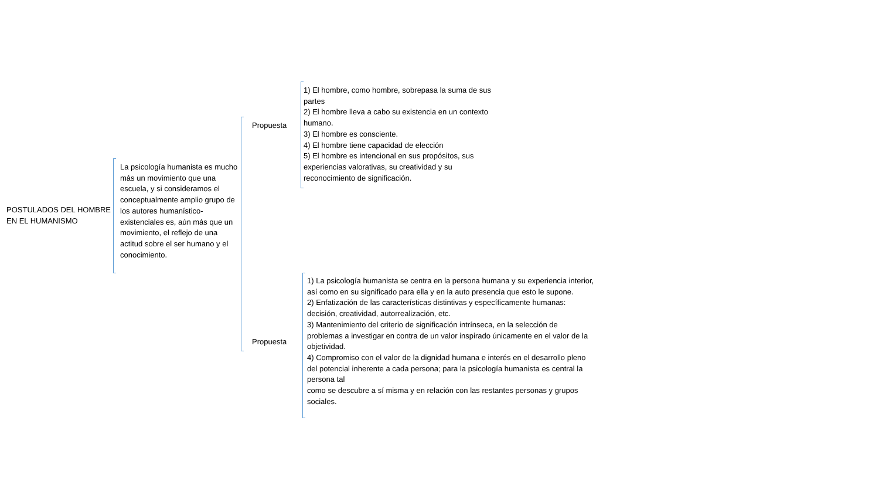POSTULADOS DEL HOMBRE EN EL HUMANISMO
La psicología humanista es mucho más un movimiento que una escuela, y si consideramos el conceptualmente amplio grupo de los autores humanístico-existenciales es, aún más que un movimiento, el reflejo de una actitud sobre el ser humano y el conocimiento.
Propuesta
Propuesta
1) El hombre, como hombre, sobrepasa la suma de sus partes
2) El hombre lleva a cabo su existencia en un contexto humano.
3) El hombre es consciente.
4) El hombre tiene capacidad de elección
5) El hombre es intencional en sus propósitos, sus experiencias valorativas, su creatividad y su reconocimiento de significación.
1) La psicología humanista se centra en la persona humana y su experiencia interior, así como en su significado para ella y en la auto presencia que esto le supone.
2) Enfatización de las características distintivas y específicamente humanas: decisión, creatividad, autorrealización, etc.
3) Mantenimiento del criterio de significación intrínseca, en la selección de problemas a investigar en contra de un valor inspirado únicamente en el valor de la objetividad.
4) Compromiso con el valor de la dignidad humana e interés en el desarrollo pleno del potencial inherente a cada persona; para la psicología humanista es central la persona tal
como se descubre a sí misma y en relación con las restantes personas y grupos sociales.